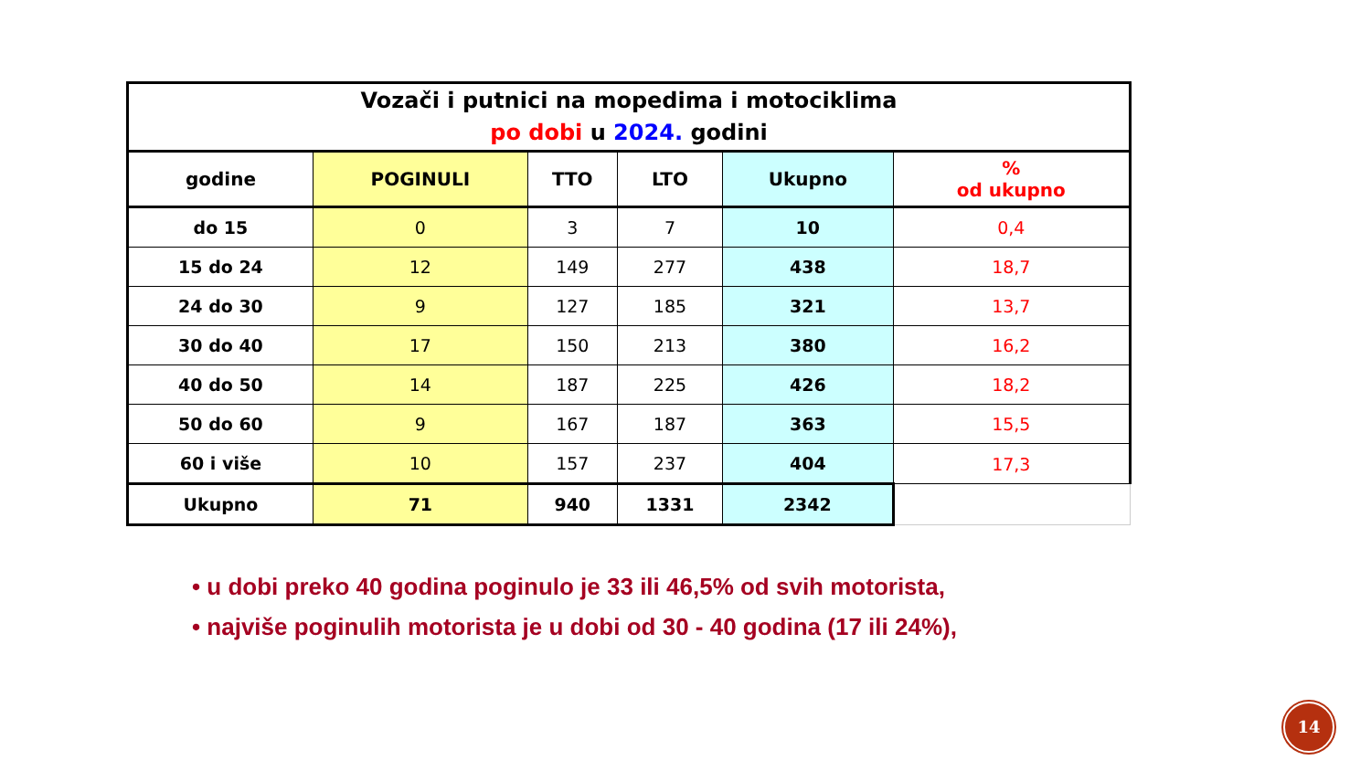| Vozači i putnici na mopedima i motociklima po dobi u 2024. godini | | | | | |
| godine | POGINULI | TTO | LTO | Ukupno | % od ukupno |
| do 15 | 0 | 3 | 7 | 10 | 0,4 |
| 15 do 24 | 12 | 149 | 277 | 438 | 18,7 |
| 24 do 30 | 9 | 127 | 185 | 321 | 13,7 |
| 30 do 40 | 17 | 150 | 213 | 380 | 16,2 |
| 40 do 50 | 14 | 187 | 225 | 426 | 18,2 |
| 50 do 60 | 9 | 167 | 187 | 363 | 15,5 |
| 60 i više | 10 | 157 | 237 | 404 | 17,3 |
| Ukupno | 71 | 940 | 1331 | 2342 | |
• u dobi preko 40 godina poginulo je 33 ili 46,5% od svih motorista,
• najviše poginulih motorista je u dobi od 30 - 40 godina (17 ili 24%),
14